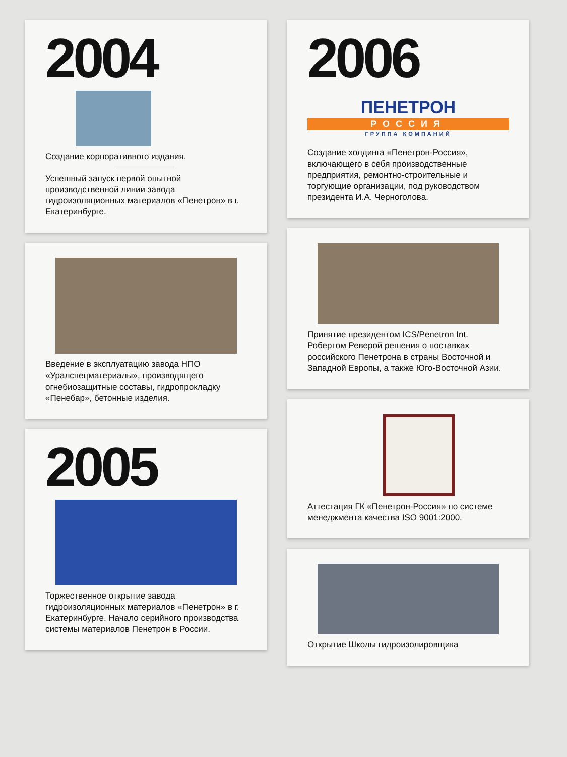2004
Создание корпоративного издания.
Успешный запуск первой опытной производственной линии завода гидроизоляционных материалов «Пенетрон» в г. Екатеринбурге.
Введение в эксплуатацию завода НПО «Уралспецматериалы», производящего огнебиозащитные составы, гидропрокладку «Пенебар», бетонные изделия.
2005
Торжественное открытие завода гидроизоляционных материалов «Пенетрон» в г. Екатеринбурге. Начало серийного производства системы материалов Пенетрон в России.
2006
ПЕНЕТРОН
РОССИЯ
ГРУППА КОМПАНИЙ
Создание холдинга «Пенетрон-Россия», включающего в себя производственные предприятия, ремонтно-строительные и торгующие организации, под руководством президента И.А. Черноголова.
Принятие президентом ICS/Penetron Int. Робертом Реверой решения о поставках российского Пенетрона в страны Восточной и Западной Европы, а также Юго-Восточной Азии.
Аттестация ГК «Пенетрон-Россия» по системе менеджмента качества ISO 9001:2000.
Открытие Школы гидроизолировщика